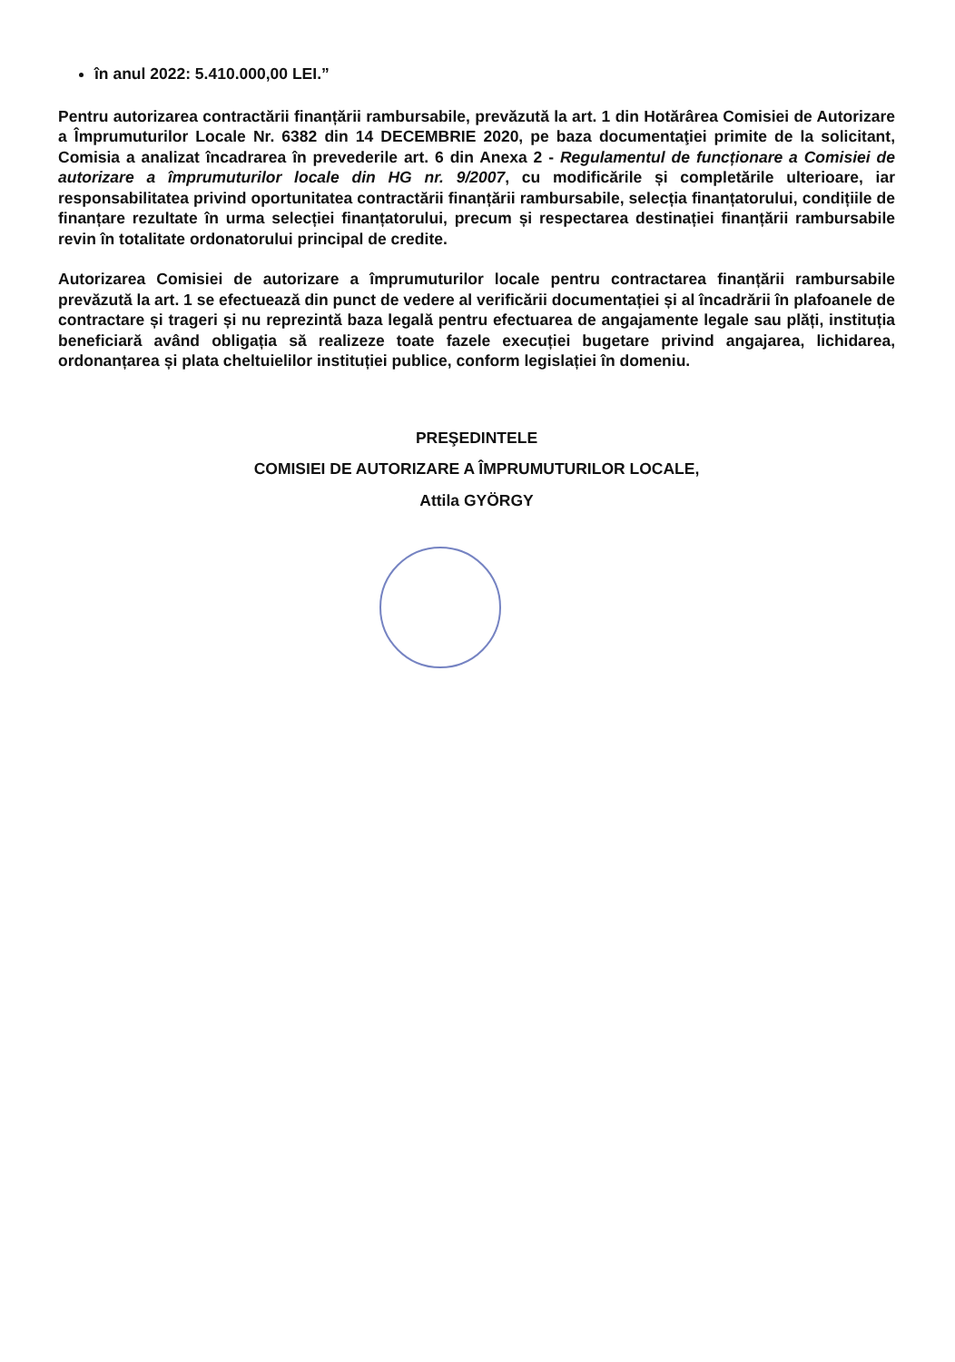în anul 2022: 5.410.000,00 LEI.”
Pentru autorizarea contractării finanțării rambursabile, prevăzută la art. 1 din Hotărârea Comisiei de Autorizare a Împrumuturilor Locale Nr. 6382 din 14 DECEMBRIE 2020, pe baza documentaţiei primite de la solicitant, Comisia a analizat încadrarea în prevederile art. 6 din Anexa 2 - Regulamentul de funcționare a Comisiei de autorizare a împrumuturilor locale din HG nr. 9/2007, cu modificările și completările ulterioare, iar responsabilitatea privind oportunitatea contractării finanțării rambursabile, selecția finanțatorului, condițiile de finanțare rezultate în urma selecției finanțatorului, precum și respectarea destinației finanțării rambursabile revin în totalitate ordonatorului principal de credite.
Autorizarea Comisiei de autorizare a împrumuturilor locale pentru contractarea finanțării rambursabile prevăzută la art. 1 se efectuează din punct de vedere al verificării documentației și al încadrării în plafoanele de contractare și trageri și nu reprezintă baza legală pentru efectuarea de angajamente legale sau plăți, instituția beneficiară având obligația să realizeze toate fazele execuției bugetare privind angajarea, lichidarea, ordonanțarea și plata cheltuielilor instituției publice, conform legislației în domeniu.
PREŞEDINTELE
COMISIEI DE AUTORIZARE A ÎMPRUMUTURILOR LOCALE,
Attila GYÖRGY